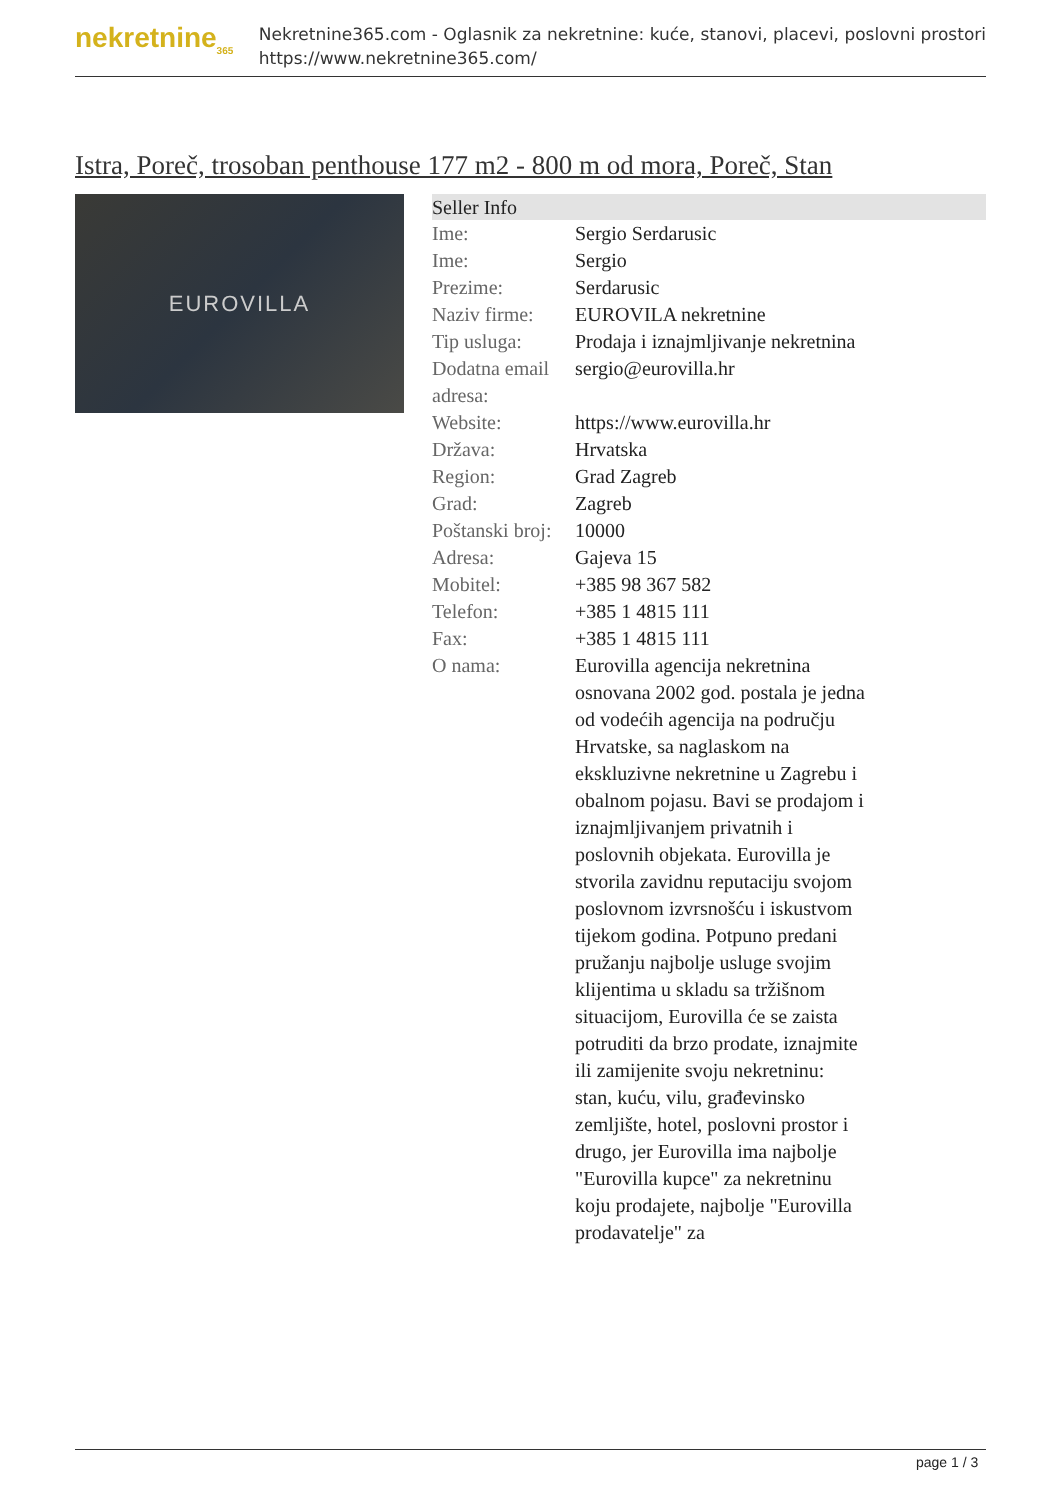nekretnine<sub>365</sub>
Nekretnine365.com - Oglasnik za nekretnine: kuće, stanovi, placevi, poslovni prostori
https://www.nekretnine365.com/
Istra, Poreč, trosoban penthouse 177 m2 - 800 m od mora, Poreč, Stan
EUROVILLA
| Seller Info | | |
| --- | --- | --- |
| Ime: | Sergio Serdarusic | |
| Ime: | Sergio | |
| Prezime: | Serdarusic | |
| Naziv firme: | EUROVILA nekretnine | |
| Tip usluga: | Prodaja i iznajmljivanje nekretnina | |
| Dodatna email adresa: | sergio@eurovilla.hr | |
| Website: | https://www.eurovilla.hr | |
| Država: | Hrvatska | |
| Region: | Grad Zagreb | |
| Grad: | Zagreb | |
| Poštanski broj: | 10000 | |
| Adresa: | Gajeva 15 | |
| Mobitel: | +385 98 367 582 | |
| Telefon: | +385 1 4815 111 | |
| Fax: | +385 1 4815 111 | |
| O nama: | Eurovilla agencija nekretnina osnovana 2002 god. postala je jedna od vodećih agencija na području Hrvatske, sa naglaskom na ekskluzivne nekretnine u Zagrebu i obalnom pojasu. Bavi se prodajom i iznajmljivanjem privatnih i poslovnih objekata. Eurovilla je stvorila zavidnu reputaciju svojom poslovnom izvrsnošću i iskustvom tijekom godina. Potpuno predani pružanju najbolje usluge svojim klijentima u skladu sa tržišnom situacijom, Eurovilla će se zaista potruditi da brzo prodate, iznajmite ili zamijenite svoju nekretninu: stan, kuću, vilu, građevinsko zemljište, hotel, poslovni prostor i drugo, jer Eurovilla ima najbolje "Eurovilla kupce" za nekretninu koju prodajete, najbolje "Eurovilla prodavatelje" za | |
page 1 / 3